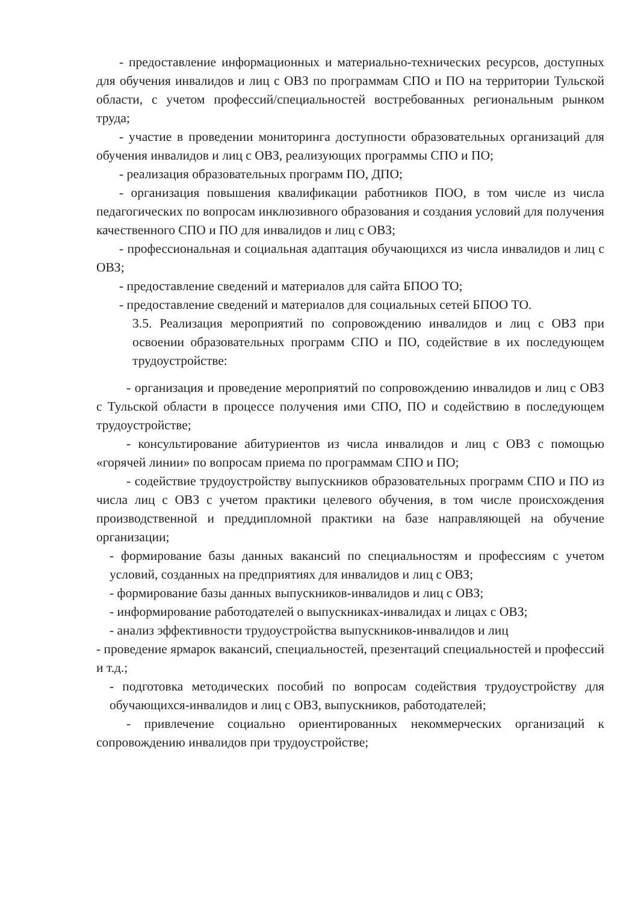- предоставление информационных и материально-технических ресурсов, доступных для обучения инвалидов и лиц с ОВЗ по программам СПО и ПО на территории Тульской области, с учетом профессий/специальностей востребованных региональным рынком труда;
- участие в проведении мониторинга доступности образовательных организаций для обучения инвалидов и лиц с ОВЗ, реализующих программы СПО и ПО;
- реализация образовательных программ ПО, ДПО;
- организация повышения квалификации работников ПОО, в том числе из числа педагогических по вопросам инклюзивного образования и создания условий для получения качественного СПО и ПО для инвалидов и лиц с ОВЗ;
- профессиональная и социальная адаптация обучающихся из числа инвалидов и лиц с ОВЗ;
- предоставление сведений и материалов для сайта БПОО ТО;
- предоставление сведений и материалов для социальных сетей БПОО ТО.
3.5. Реализация мероприятий по сопровождению инвалидов и лиц с ОВЗ при освоении образовательных программ СПО и ПО, содействие в их последующем трудоустройстве:
- организация и проведение мероприятий по сопровождению инвалидов и лиц с ОВЗ с Тульской области в процессе получения ими СПО, ПО и содействию в последующем трудоустройстве;
- консультирование абитуриентов из числа инвалидов и лиц с ОВЗ с помощью «горячей линии» по вопросам приема по программам СПО и ПО;
- содействие трудоустройству выпускников образовательных программ СПО и ПО из числа лиц с ОВЗ с учетом практики целевого обучения, в том числе происхождения производственной и преддипломной практики на базе направляющей на обучение организации;
- формирование базы данных вакансий по специальностям и профессиям с учетом условий, созданных на предприятиях для инвалидов и лиц с ОВЗ;
- формирование базы данных выпускников-инвалидов и лиц с ОВЗ;
- информирование работодателей о выпускниках-инвалидах и лицах с ОВЗ;
- анализ эффективности трудоустройства выпускников-инвалидов и лиц
- проведение ярмарок вакансий, специальностей, презентаций специальностей и профессий и т.д.;
- подготовка методических пособий по вопросам содействия трудоустройству для обучающихся-инвалидов и лиц с ОВЗ, выпускников, работодателей;
- привлечение социально ориентированных некоммерческих организаций к сопровождению инвалидов при трудоустройстве;